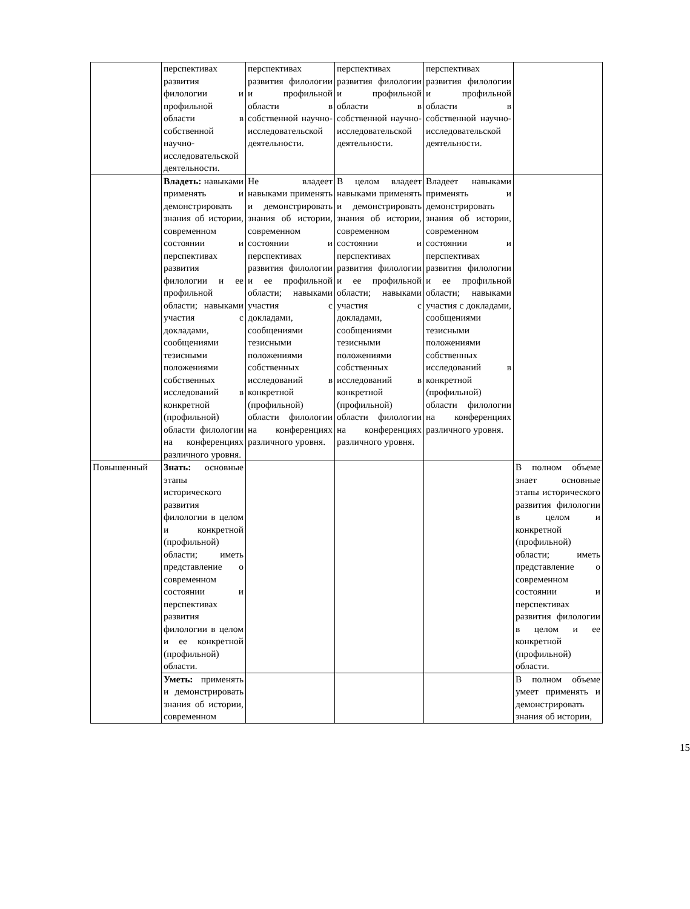| | перспективах развития филологии и профильной области в собственной научно-исследовательской деятельности. | перспективах развития филологии и профильной области в собственной научно-исследовательской деятельности. | перспективах развития филологии и профильной области в собственной научно-исследовательской деятельности. | перспективах развития филологии и профильной области в собственной научно-исследовательской деятельности. | |
| | Владеть: навыками применять и демонстрировать знания об истории, современном состоянии и перспективах развития филологии и ее профильной области; навыками участия с докладами, сообщениями тезисными положениями собственных исследований в конкретной (профильной) области филологии на конференциях различного уровня. | Не владеет навыками применять и демонстрировать знания об истории, современном состоянии и перспективах развития филологии и ее профильной области; навыками участия с докладами, сообщениями тезисными положениями собственных исследований в конкретной (профильной) области филологии на конференциях различного уровня. | В целом владеет навыками применять и демонстрировать знания об истории, современном состоянии и перспективах развития филологии и ее профильной области; навыками участия с докладами, сообщениями тезисными положениями собственных исследований в конкретной (профильной) области филологии на конференциях различного уровня. | Владеет навыками применять и демонстрировать знания об истории, современном состоянии и перспективах развития филологии и ее профильной области; навыками участия с докладами, сообщениями тезисными положениями собственных исследований в конкретной (профильной) области филологии на конференциях различного уровня. | |
| Повышенный | Знать: основные этапы исторического развития филологии в целом и конкретной (профильной) области; иметь представление о современном состоянии и перспективах развития филологии в целом и ее конкретной (профильной) области. | | | | В полном объеме знает основные этапы исторического развития филологии в целом и конкретной (профильной) области; иметь представление о современном состоянии и перспективах развития филологии в целом и ее конкретной (профильной) области. |
| | Уметь: применять и демонстрировать знания об истории, современном | | | | В полном объеме умеет применять и демонстрировать знания об истории, |
15